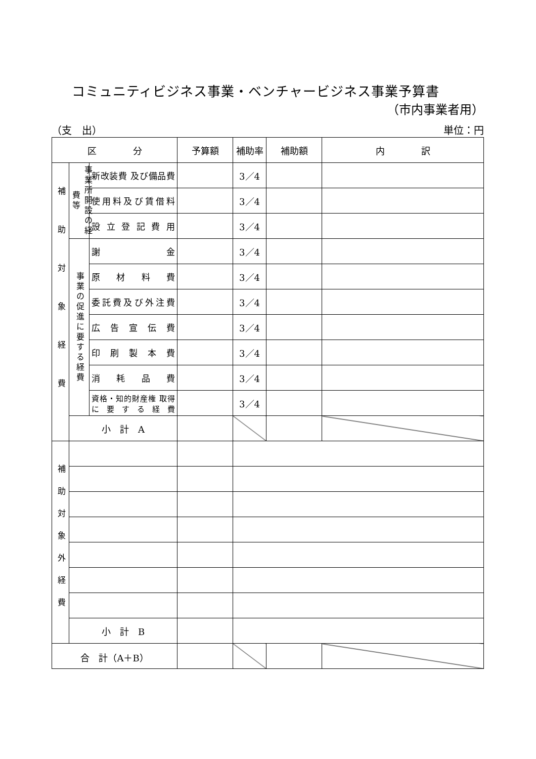コミュニティビジネス事業・ベンチャービジネス事業予算書
（市内事業者用）
（支　出） 単位：円
| 区 分 | | | 予算額 | 補助率 | 補助額 | 内 訳 |
| --- | --- | --- | --- | --- | --- | --- |
| 補助対象経費 | 事業所開設の経費等 | 新改装費 及び備品費 | | 3／4 | | |
| | | 使用料及び賃借料 | | 3／4 | | |
| | | 設立登記費用 | | 3／4 | | |
| | 事業の促進に要する経費 | 謝金 | | 3／4 | | |
| | | 原材料費 | | 3／4 | | |
| | | 委託費及び外注費 | | 3／4 | | |
| | | 広告宣伝費 | | 3／4 | | |
| | | 印刷製本費 | | 3／4 | | |
| | | 消耗品費 | | 3／4 | | |
| | | 資格・知的財産権 取得に要する経費 | | 3／4 | | |
| | 小 計 A | | | | | |
| 補助対象外経費 | | | | | | |
| | 小 計 B | | | | | |
| 合 計（A＋B） | | | | | | |